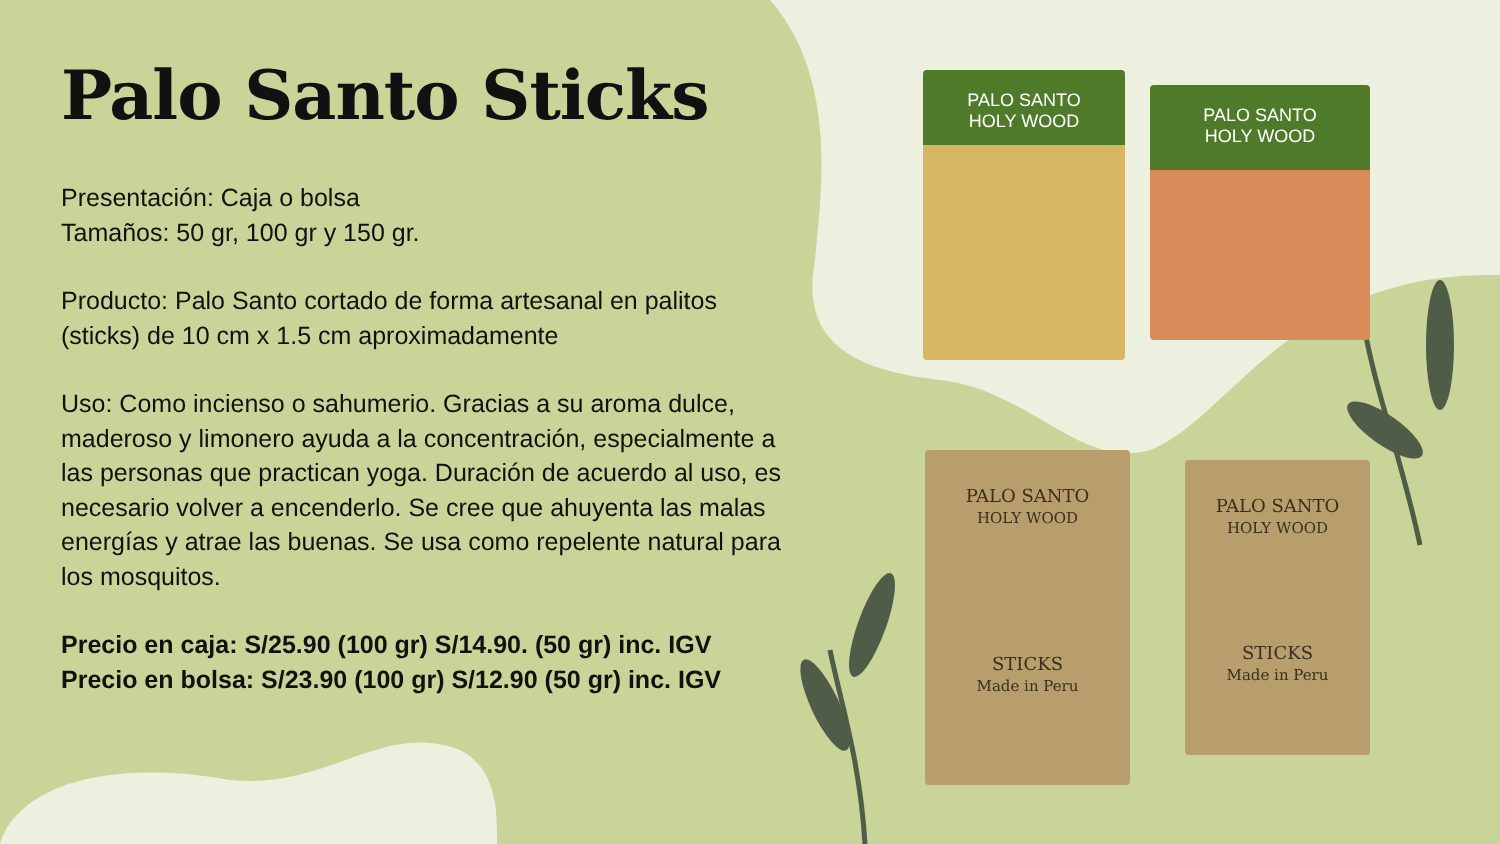Palo Santo Sticks
Presentación: Caja o bolsa
Tamaños: 50 gr, 100 gr y 150 gr.
Producto: Palo Santo cortado de forma artesanal en palitos (sticks) de 10 cm x 1.5 cm aproximadamente
Uso: Como incienso o sahumerio. Gracias a su aroma dulce, maderoso y limonero ayuda a la concentración, especialmente a las personas que practican yoga. Duración de acuerdo al uso, es necesario volver a encenderlo. Se cree que ahuyenta las malas energías y atrae las buenas. Se usa como repelente natural para los mosquitos.
Precio en caja: S/25.90 (100 gr) S/14.90. (50 gr) inc. IGV
Precio en bolsa: S/23.90 (100 gr) S/12.90 (50 gr) inc. IGV
PALO SANTO
HOLY WOOD
PALO SANTO
HOLY WOOD
PALO SANTO
HOLY WOOD
STICKS
Made in Peru
PALO SANTO
HOLY WOOD
STICKS
Made in Peru